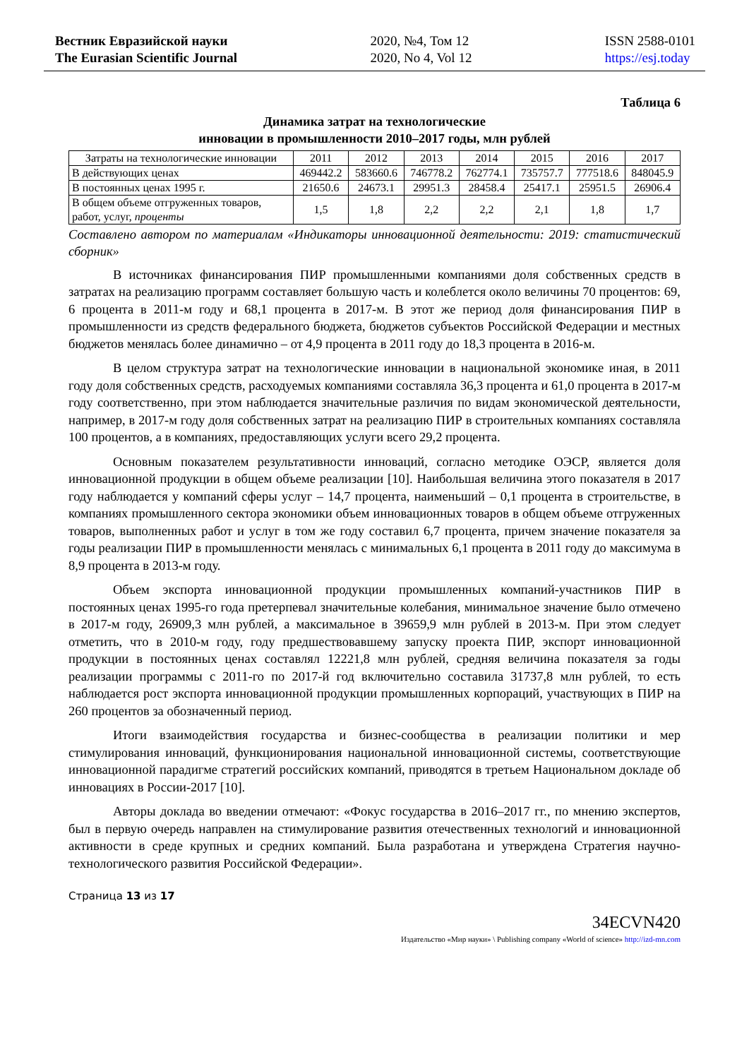Вестник Евразийской науки
The Eurasian Scientific Journal
2020, №4, Том 12
2020, No 4, Vol 12
ISSN 2588-0101
https://esj.today
Таблица 6
Динамика затрат на технологические
инновации в промышленности 2010–2017 годы, млн рублей
| Затраты на технологические инновации | 2011 | 2012 | 2013 | 2014 | 2015 | 2016 | 2017 |
| В действующих ценах | 469442.2 | 583660.6 | 746778.2 | 762774.1 | 735757.7 | 777518.6 | 848045.9 |
| В постоянных ценах 1995 г. | 21650.6 | 24673.1 | 29951.3 | 28458.4 | 25417.1 | 25951.5 | 26906.4 |
| В общем объеме отгруженных товаров, работ, услуг, проценты | 1,5 | 1,8 | 2,2 | 2,2 | 2,1 | 1,8 | 1,7 |
Составлено автором по материалам «Индикаторы инновационной деятельности: 2019: статистический сборник»
В источниках финансирования ПИР промышленными компаниями доля собственных средств в затратах на реализацию программ составляет большую часть и колеблется около величины 70 процентов: 69, 6 процента в 2011-м году и 68,1 процента в 2017-м. В этот же период доля финансирования ПИР в промышленности из средств федерального бюджета, бюджетов субъектов Российской Федерации и местных бюджетов менялась более динамично – от 4,9 процента в 2011 году до 18,3 процента в 2016-м.
В целом структура затрат на технологические инновации в национальной экономике иная, в 2011 году доля собственных средств, расходуемых компаниями составляла 36,3 процента и 61,0 процента в 2017-м году соответственно, при этом наблюдается значительные различия по видам экономической деятельности, например, в 2017-м году доля собственных затрат на реализацию ПИР в строительных компаниях составляла 100 процентов, а в компаниях, предоставляющих услуги всего 29,2 процента.
Основным показателем результативности инноваций, согласно методике ОЭСР, является доля инновационной продукции в общем объеме реализации [10]. Наибольшая величина этого показателя в 2017 году наблюдается у компаний сферы услуг – 14,7 процента, наименьший – 0,1 процента в строительстве, в компаниях промышленного сектора экономики объем инновационных товаров в общем объеме отгруженных товаров, выполненных работ и услуг в том же году составил 6,7 процента, причем значение показателя за годы реализации ПИР в промышленности менялась с минимальных 6,1 процента в 2011 году до максимума в 8,9 процента в 2013-м году.
Объем экспорта инновационной продукции промышленных компаний-участников ПИР в постоянных ценах 1995-го года претерпевал значительные колебания, минимальное значение было отмечено в 2017-м году, 26909,3 млн рублей, а максимальное в 39659,9 млн рублей в 2013-м. При этом следует отметить, что в 2010-м году, году предшествовавшему запуску проекта ПИР, экспорт инновационной продукции в постоянных ценах составлял 12221,8 млн рублей, средняя величина показателя за годы реализации программы с 2011-го по 2017-й год включительно составила 31737,8 млн рублей, то есть наблюдается рост экспорта инновационной продукции промышленных корпораций, участвующих в ПИР на 260 процентов за обозначенный период.
Итоги взаимодействия государства и бизнес-сообщества в реализации политики и мер стимулирования инноваций, функционирования национальной инновационной системы, соответствующие инновационной парадигме стратегий российских компаний, приводятся в третьем Национальном докладе об инновациях в России-2017 [10].
Авторы доклада во введении отмечают: «Фокус государства в 2016–2017 гг., по мнению экспертов, был в первую очередь направлен на стимулирование развития отечественных технологий и инновационной активности в среде крупных и средних компаний. Была разработана и утверждена Стратегия научно-технологического развития Российской Федерации».
Страница 13 из 17
34ECVN420
Издательство «Мир науки» \ Publishing company «World of science» http://izd-mn.com